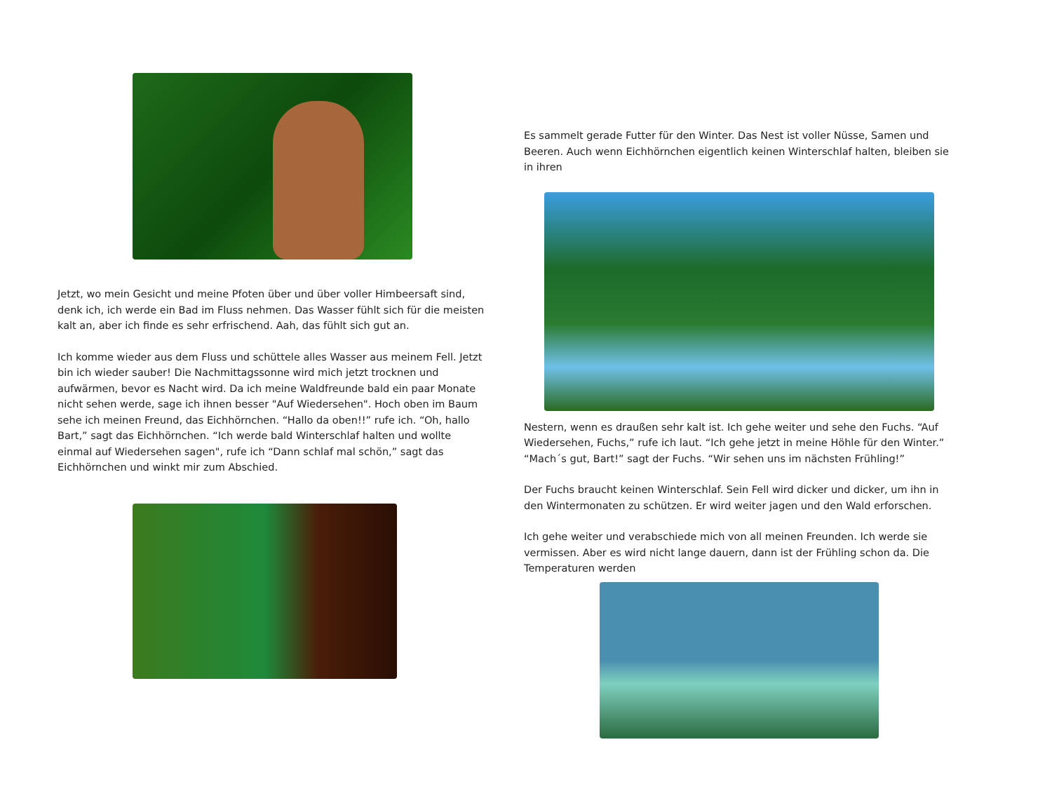Jetzt, wo mein Gesicht und meine Pfoten über und über voller Himbeersaft sind, denk ich, ich werde ein Bad im Fluss nehmen. Das Wasser fühlt sich für die meisten kalt an, aber ich finde es sehr erfrischend. Aah, das fühlt sich gut an.
Ich komme wieder aus dem Fluss und schüttele alles Wasser aus meinem Fell. Jetzt bin ich wieder sauber! Die Nachmittagssonne wird mich jetzt trocknen und aufwärmen, bevor es Nacht wird. Da ich meine Waldfreunde bald ein paar Monate nicht sehen werde, sage ich ihnen besser "Auf Wiedersehen". Hoch oben im Baum sehe ich meinen Freund, das Eichhörnchen. “Hallo da oben!!” rufe ich. “Oh, hallo Bart,” sagt das Eichhörnchen. “Ich werde bald Winterschlaf halten und wollte einmal auf Wiedersehen sagen", rufe ich “Dann schlaf mal schön,” sagt das Eichhörnchen und winkt mir zum Abschied.
Es sammelt gerade Futter für den Winter. Das Nest ist voller Nüsse, Samen und Beeren. Auch wenn Eichhörnchen eigentlich keinen Winterschlaf halten, bleiben sie in ihren
Nestern, wenn es draußen sehr kalt ist. Ich gehe weiter und sehe den Fuchs. “Auf Wiedersehen, Fuchs,” rufe ich laut. “Ich gehe jetzt in meine Höhle für den Winter.” “Mach´s gut, Bart!” sagt der Fuchs. “Wir sehen uns im nächsten Frühling!”
Der Fuchs braucht keinen Winterschlaf. Sein Fell wird dicker und dicker, um ihn in den Wintermonaten zu schützen. Er wird weiter jagen und den Wald erforschen.
Ich gehe weiter und verabschiede mich von all meinen Freunden. Ich werde sie vermissen. Aber es wird nicht lange dauern, dann ist der Frühling schon da. Die Temperaturen werden